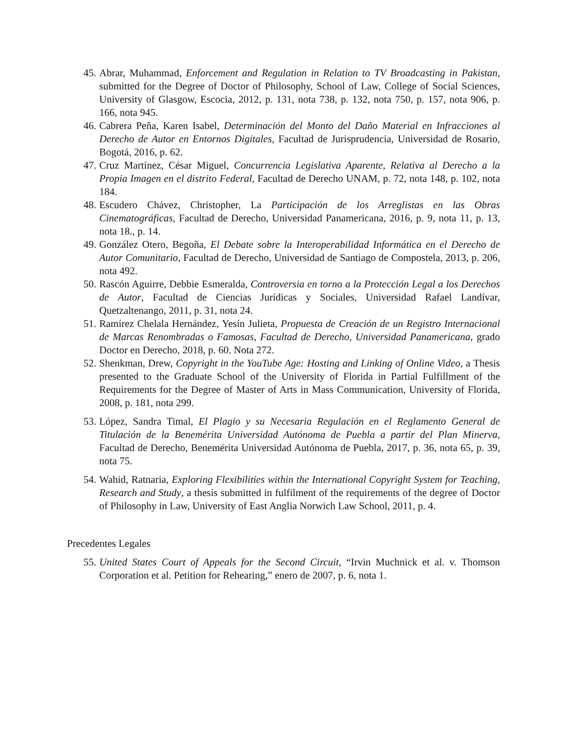45. Abrar, Muhammad, Enforcement and Regulation in Relation to TV Broadcasting in Pakistan, submitted for the Degree of Doctor of Philosophy, School of Law, College of Social Sciences, University of Glasgow, Escocia, 2012, p. 131, nota 738, p. 132, nota 750, p. 157, nota 906, p. 166, nota 945.
46. Cabrera Peña, Karen Isabel, Determinación del Monto del Daño Material en Infracciones al Derecho de Autor en Entornos Digitales, Facultad de Jurisprudencia, Universidad de Rosario, Bogotá, 2016, p. 62.
47. Cruz Martínez, César Miguel, Concurrencia Legislativa Aparente, Relativa al Derecho a la Propia Imagen en el distrito Federal, Facultad de Derecho UNAM, p. 72, nota 148, p. 102, nota 184.
48. Escudero Chávez, Christopher, La Participación de los Arreglistas en las Obras Cinematográficas, Facultad de Derecho, Universidad Panamericana, 2016, p. 9, nota 11, p. 13, nota 18., p. 14.
49. González Otero, Begoña, El Debate sobre la Interoperabilidad Informática en el Derecho de Autor Comunitario, Facultad de Derecho, Universidad de Santiago de Compostela, 2013, p. 206, nota 492.
50. Rascón Aguirre, Debbie Esmeralda, Controversia en torno a la Protección Legal a los Derechos de Autor, Facultad de Ciencias Jurídicas y Sociales, Universidad Rafael Landívar, Quetzaltenango, 2011, p. 31, nota 24.
51. Ramírez Chelala Hernández, Yesín Julieta, Propuesta de Creación de un Registro Internacional de Marcas Renombradas o Famosas, Facultad de Derecho, Universidad Panamericana, grado Doctor en Derecho, 2018, p. 60. Nota 272.
52. Shenkman, Drew, Copyright in the YouTube Age: Hosting and Linking of Online Video, a Thesis presented to the Graduate School of the University of Florida in Partial Fulfillment of the Requirements for the Degree of Master of Arts in Mass Communication, University of Florida, 2008, p. 181, nota 299.
53. López, Sandra Timal, El Plagio y su Necesaria Regulación en el Reglamento General de Titulación de la Benemérita Universidad Autónoma de Puebla a partir del Plan Minerva, Facultad de Derecho, Benemérita Universidad Autónoma de Puebla, 2017, p. 36, nota 65, p. 39, nota 75.
54. Wahid, Ratnaria, Exploring Flexibilities within the International Copyright System for Teaching, Research and Study, a thesis submitted in fulfilment of the requirements of the degree of Doctor of Philosophy in Law, University of East Anglia Norwich Law School, 2011, p. 4.
Precedentes Legales
55. United States Court of Appeals for the Second Circuit, “Irvin Muchnick et al. v. Thomson Corporation et al. Petition for Rehearing,” enero de 2007, p. 6, nota 1.